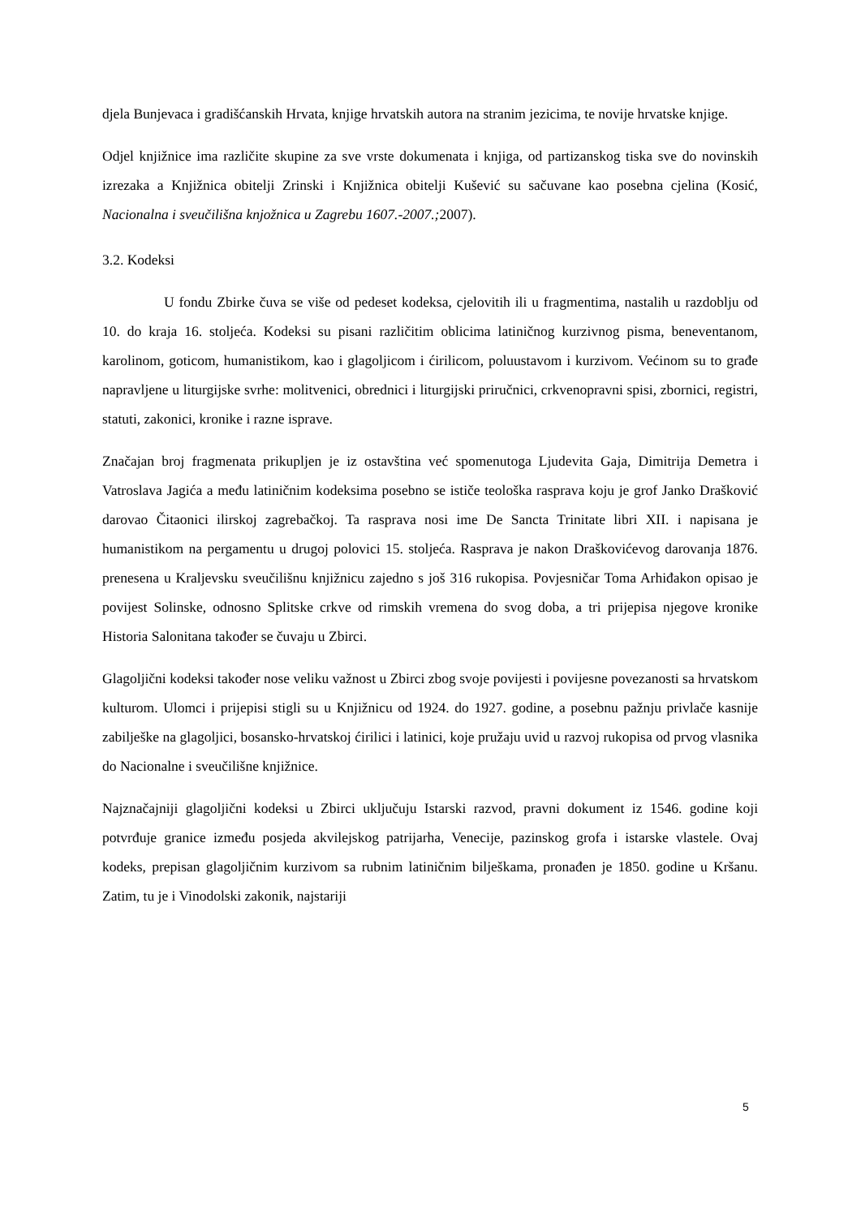djela Bunjevaca i gradišćanskih Hrvata, knjige hrvatskih autora na stranim jezicima, te novije hrvatske knjige.
Odjel knjižnice ima različite skupine za sve vrste dokumenata i knjiga, od partizanskog tiska sve do novinskih izrezaka a Knjižnica obitelji Zrinski i Knjižnica obitelji Kušević su sačuvane kao posebna cjelina (Kosić, Nacionalna i sveučilišna knjožnica u Zagrebu 1607.-2007.; 2007).
3.2. Kodeksi
U fondu Zbirke čuva se više od pedeset kodeksa, cjelovitih ili u fragmentima, nastalih u razdoblju od 10. do kraja 16. stoljeća. Kodeksi su pisani različitim oblicima latiničnog kurzivnog pisma, beneventanom, karolinom, goticom, humanistikom, kao i glagoljicom i ćirilicom, poluustavom i kurzivom. Većinom su to građe napravljene u liturgijske svrhe: molitvenici, obrednici i liturgijski priručnici, crkvenopravni spisi, zbornici, registri, statuti, zakonici, kronike i razne isprave.
Značajan broj fragmenata prikupljen je iz ostavština već spomenutoga Ljudevita Gaja, Dimitrija Demetra i Vatroslava Jagića a među latiničnim kodeksima posebno se ističe teološka rasprava koju je grof Janko Drašković darovao Čitaonici ilirskoj zagrebačkoj. Ta rasprava nosi ime De Sancta Trinitate libri XII. i napisana je humanistikom na pergamentu u drugoj polovici 15. stoljeća. Rasprava je nakon Draškovićevog darovanja 1876. prenesena u Kraljevsku sveučilišnu knjižnicu zajedno s još 316 rukopisa. Povjesničar Toma Arhiđakon opisao je povijest Solinske, odnosno Splitske crkve od rimskih vremena do svog doba, a tri prijepisa njegove kronike Historia Salonitana također se čuvaju u Zbirci.
Glagoljični kodeksi također nose veliku važnost u Zbirci zbog svoje povijesti i povijesne povezanosti sa hrvatskom kulturom. Ulomci i prijepisi stigli su u Knjižnicu od 1924. do 1927. godine, a posebnu pažnju privlače kasnije zabilješke na glagoljici, bosansko-hrvatskoj ćirilici i latinici, koje pružaju uvid u razvoj rukopisa od prvog vlasnika do Nacionalne i sveučilišne knjižnice.
Najznačajniji glagoljični kodeksi u Zbirci uključuju Istarski razvod, pravni dokument iz 1546. godine koji potvrđuje granice između posjeda akvilejskog patrijarha, Venecije, pazinskog grofa i istarske vlastele. Ovaj kodeks, prepisan glagoljičnim kurzivom sa rubnim latiničnim bilješkama, pronađen je 1850. godine u Kršanu. Zatim, tu je i Vinodolski zakonik, najstariji
5